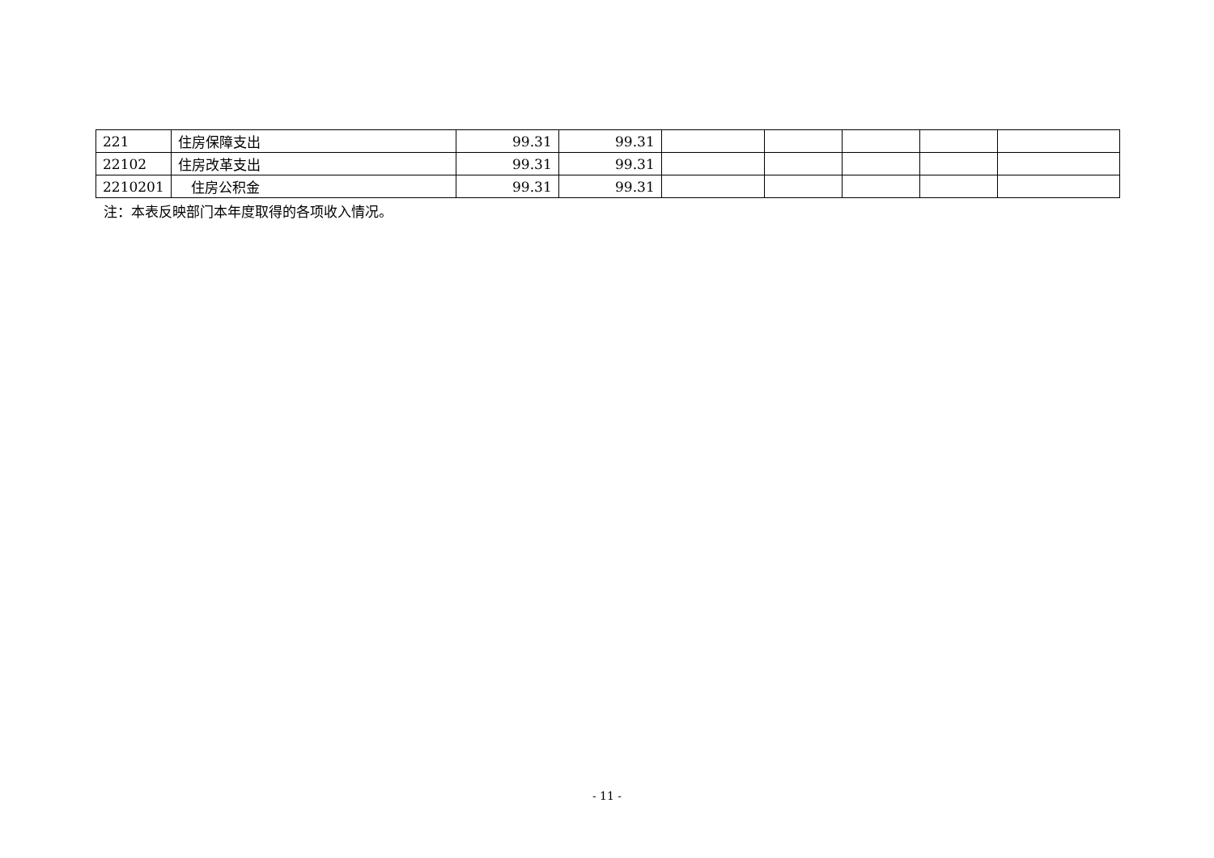| 221 | 住房保障支出 | 99.31 | 99.31 | | | | | |
| 22102 | 住房改革支出 | 99.31 | 99.31 | | | | | |
| 2210201 | 住房公积金 | 99.31 | 99.31 | | | | | |
注：本表反映部门本年度取得的各项收入情况。
- 11 -